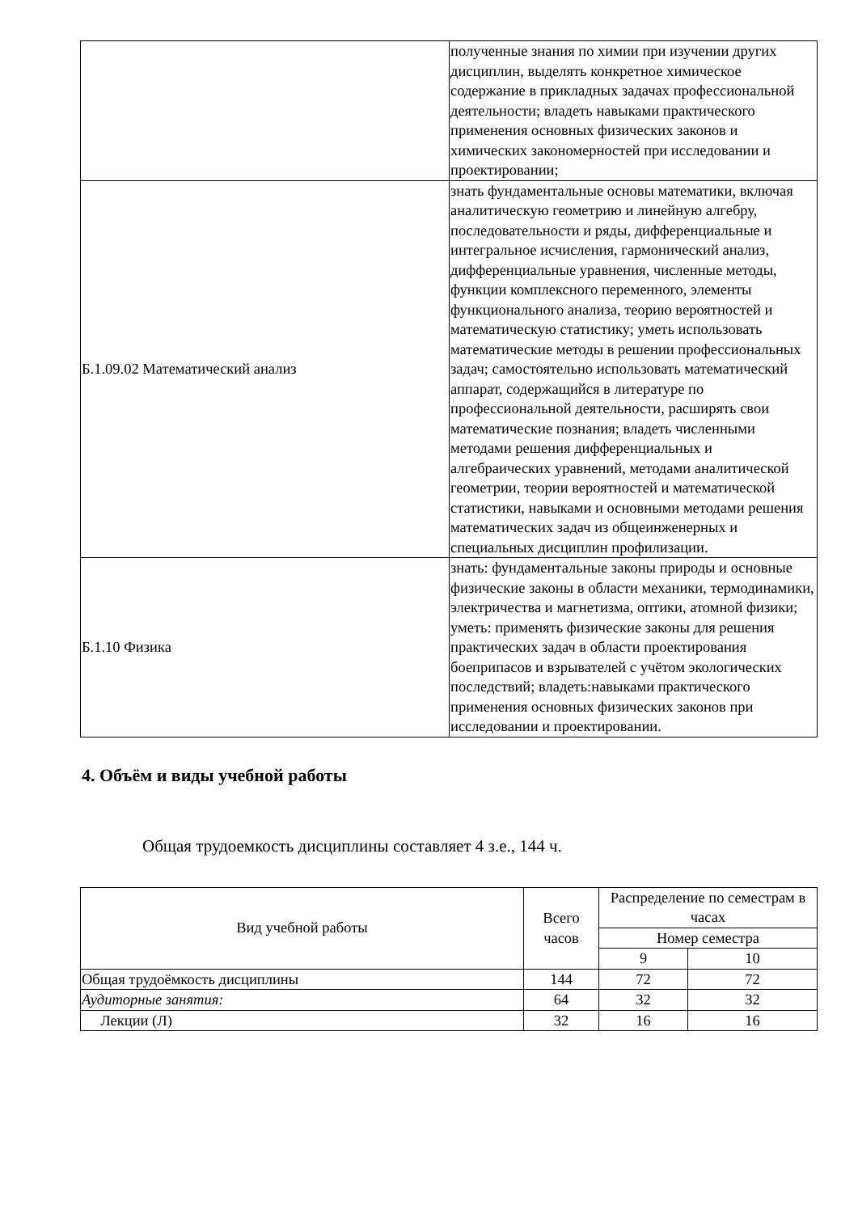| | полученные знания по химии при изучении других дисциплин, выделять конкретное химическое содержание в прикладных задачах профессиональной деятельности; владеть навыками практического применения основных физических законов и химических закономерностей при исследовании и проектировании; |
| Б.1.09.02 Математический анализ | знать фундаментальные основы математики, включая аналитическую геометрию и линейную алгебру, последовательности и ряды, дифференциальные и интегральное исчисления, гармонический анализ, дифференциальные уравнения, численные методы, функции комплексного переменного, элементы функционального анализа, теорию вероятностей и математическую статистику; уметь использовать математические методы в решении профессиональных задач; самостоятельно использовать математический аппарат, содержащийся в литературе по профессиональной деятельности, расширять свои математические познания; владеть численными методами решения дифференциальных и алгебраических уравнений, методами аналитической геометрии, теории вероятностей и математической статистики, навыками и основными методами решения математических задач из общеинженерных и специальных дисциплин профилизации. |
| Б.1.10 Физика | знать: фундаментальные законы природы и основные физические законы в области механики, термодинамики, электричества и магнетизма, оптики, атомной физики; уметь: применять физические законы для решения практических задач в области проектирования боеприпасов и взрывателей с учётом экологических последствий; владеть:навыками практического применения основных физических законов при исследовании и проектировании. |
4. Объём и виды учебной работы
Общая трудоемкость дисциплины составляет 4 з.е., 144 ч.
| Вид учебной работы | Всего часов | Распределение по семестрам в часах | |
| --- | --- | --- | --- |
| | | Номер семестра | |
| | | 9 | 10 |
| Общая трудоёмкость дисциплины | 144 | 72 | 72 |
| Аудиторные занятия: | 64 | 32 | 32 |
| Лекции (Л) | 32 | 16 | 16 |